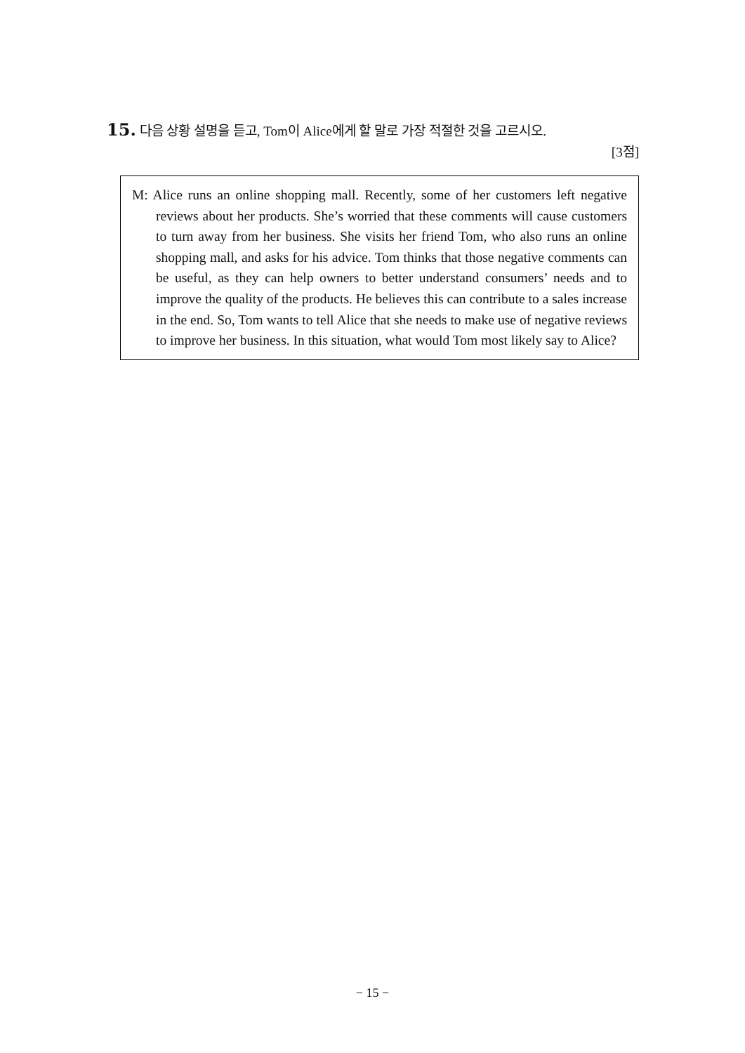15. 다음 상황 설명을 듣고, Tom이 Alice에게 할 말로 가장 적절한 것을 고르시오.
[3점]
M: Alice runs an online shopping mall. Recently, some of her customers left negative reviews about her products. She’s worried that these comments will cause customers to turn away from her business. She visits her friend Tom, who also runs an online shopping mall, and asks for his advice. Tom thinks that those negative comments can be useful, as they can help owners to better understand consumers’ needs and to improve the quality of the products. He believes this can contribute to a sales increase in the end. So, Tom wants to tell Alice that she needs to make use of negative reviews to improve her business. In this situation, what would Tom most likely say to Alice?
− 15 −